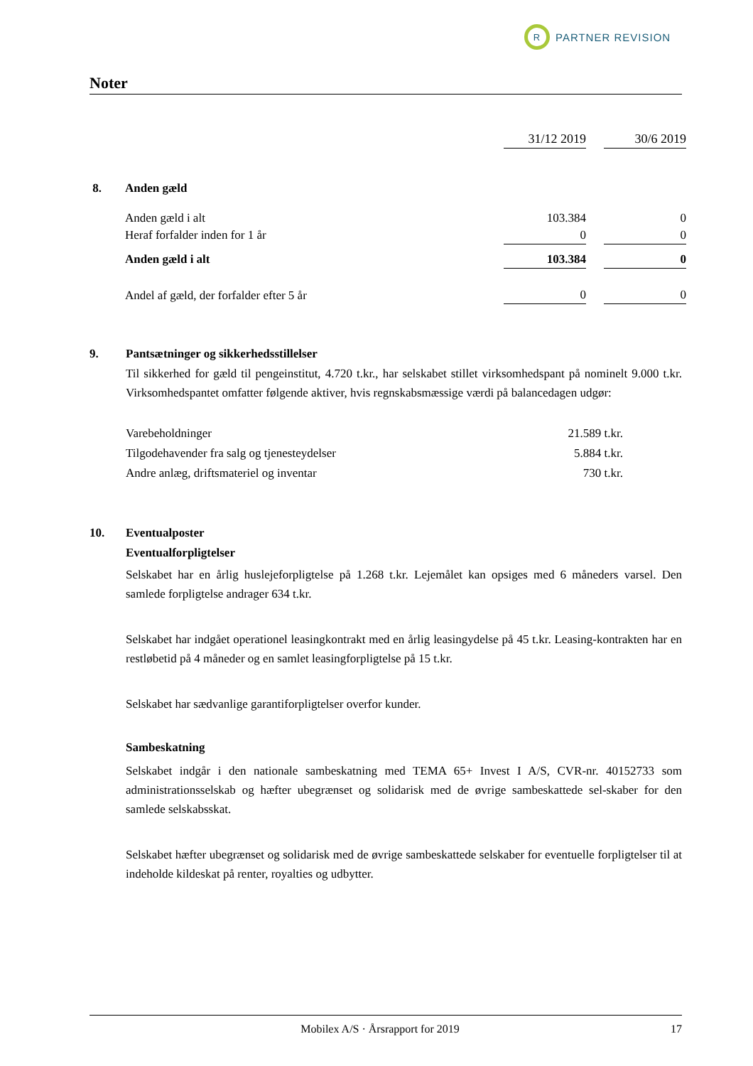R
PARTNER REVISION
Noter
| | | 31/12 2019 | | 30/6 2019 |
| 8. | Anden gæld | | | |
| | Anden gæld i alt | 103.384 | | 0 |
| | Heraf forfalder inden for 1 år | 0 | | 0 |
| | Anden gæld i alt | 103.384 | | 0 |
| | Andel af gæld, der forfalder efter 5 år | 0 | | 0 |
9. Pantsætninger og sikkerhedsstillelser
Til sikkerhed for gæld til pengeinstitut, 4.720 t.kr., har selskabet stillet virksomhedspant på nominelt 9.000 t.kr. Virksomhedspantet omfatter følgende aktiver, hvis regnskabsmæssige værdi på balancedagen udgør:
| Varebeholdninger | 21.589 t.kr. |
| Tilgodehavender fra salg og tjenesteydelser | 5.884 t.kr. |
| Andre anlæg, driftsmateriel og inventar | 730 t.kr. |
10. Eventualposter
Eventualforpligtelser
Selskabet har en årlig huslejeforpligtelse på 1.268 t.kr. Lejemålet kan opsiges med 6 måneders varsel. Den samlede forpligtelse andrager 634 t.kr.
Selskabet har indgået operationel leasingkontrakt med en årlig leasingydelse på 45 t.kr. Leasing-kontrakten har en restløbetid på 4 måneder og en samlet leasingforpligtelse på 15 t.kr.
Selskabet har sædvanlige garantiforpligtelser overfor kunder.
Sambeskatning
Selskabet indgår i den nationale sambeskatning med TEMA 65+ Invest I A/S, CVR-nr. 40152733 som administrationsselskab og hæfter ubegrænset og solidarisk med de øvrige sambeskattede sel-skaber for den samlede selskabsskat.
Selskabet hæfter ubegrænset og solidarisk med de øvrige sambeskattede selskaber for eventuelle forpligtelser til at indeholde kildeskat på renter, royalties og udbytter.
Mobilex A/S · Årsrapport for 2019 17